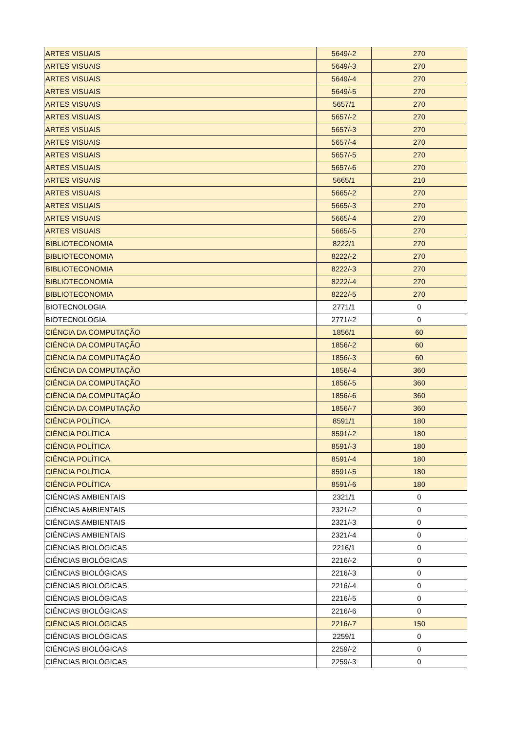| ARTES VISUAIS | 5649/-2 | 270 |
| ARTES VISUAIS | 5649/-3 | 270 |
| ARTES VISUAIS | 5649/-4 | 270 |
| ARTES VISUAIS | 5649/-5 | 270 |
| ARTES VISUAIS | 5657/1 | 270 |
| ARTES VISUAIS | 5657/-2 | 270 |
| ARTES VISUAIS | 5657/-3 | 270 |
| ARTES VISUAIS | 5657/-4 | 270 |
| ARTES VISUAIS | 5657/-5 | 270 |
| ARTES VISUAIS | 5657/-6 | 270 |
| ARTES VISUAIS | 5665/1 | 210 |
| ARTES VISUAIS | 5665/-2 | 270 |
| ARTES VISUAIS | 5665/-3 | 270 |
| ARTES VISUAIS | 5665/-4 | 270 |
| ARTES VISUAIS | 5665/-5 | 270 |
| BIBLIOTECONOMIA | 8222/1 | 270 |
| BIBLIOTECONOMIA | 8222/-2 | 270 |
| BIBLIOTECONOMIA | 8222/-3 | 270 |
| BIBLIOTECONOMIA | 8222/-4 | 270 |
| BIBLIOTECONOMIA | 8222/-5 | 270 |
| BIOTECNOLOGIA | 2771/1 | 0 |
| BIOTECNOLOGIA | 2771/-2 | 0 |
| CIÊNCIA DA COMPUTAÇÃO | 1856/1 | 60 |
| CIÊNCIA DA COMPUTAÇÃO | 1856/-2 | 60 |
| CIÊNCIA DA COMPUTAÇÃO | 1856/-3 | 60 |
| CIÊNCIA DA COMPUTAÇÃO | 1856/-4 | 360 |
| CIÊNCIA DA COMPUTAÇÃO | 1856/-5 | 360 |
| CIÊNCIA DA COMPUTAÇÃO | 1856/-6 | 360 |
| CIÊNCIA DA COMPUTAÇÃO | 1856/-7 | 360 |
| CIÊNCIA POLÍTICA | 8591/1 | 180 |
| CIÊNCIA POLÍTICA | 8591/-2 | 180 |
| CIÊNCIA POLÍTICA | 8591/-3 | 180 |
| CIÊNCIA POLÍTICA | 8591/-4 | 180 |
| CIÊNCIA POLÍTICA | 8591/-5 | 180 |
| CIÊNCIA POLÍTICA | 8591/-6 | 180 |
| CIÊNCIAS AMBIENTAIS | 2321/1 | 0 |
| CIÊNCIAS AMBIENTAIS | 2321/-2 | 0 |
| CIÊNCIAS AMBIENTAIS | 2321/-3 | 0 |
| CIÊNCIAS AMBIENTAIS | 2321/-4 | 0 |
| CIÊNCIAS BIOLÓGICAS | 2216/1 | 0 |
| CIÊNCIAS BIOLÓGICAS | 2216/-2 | 0 |
| CIÊNCIAS BIOLÓGICAS | 2216/-3 | 0 |
| CIÊNCIAS BIOLÓGICAS | 2216/-4 | 0 |
| CIÊNCIAS BIOLÓGICAS | 2216/-5 | 0 |
| CIÊNCIAS BIOLÓGICAS | 2216/-6 | 0 |
| CIÊNCIAS BIOLÓGICAS | 2216/-7 | 150 |
| CIÊNCIAS BIOLÓGICAS | 2259/1 | 0 |
| CIÊNCIAS BIOLÓGICAS | 2259/-2 | 0 |
| CIÊNCIAS BIOLÓGICAS | 2259/-3 | 0 |